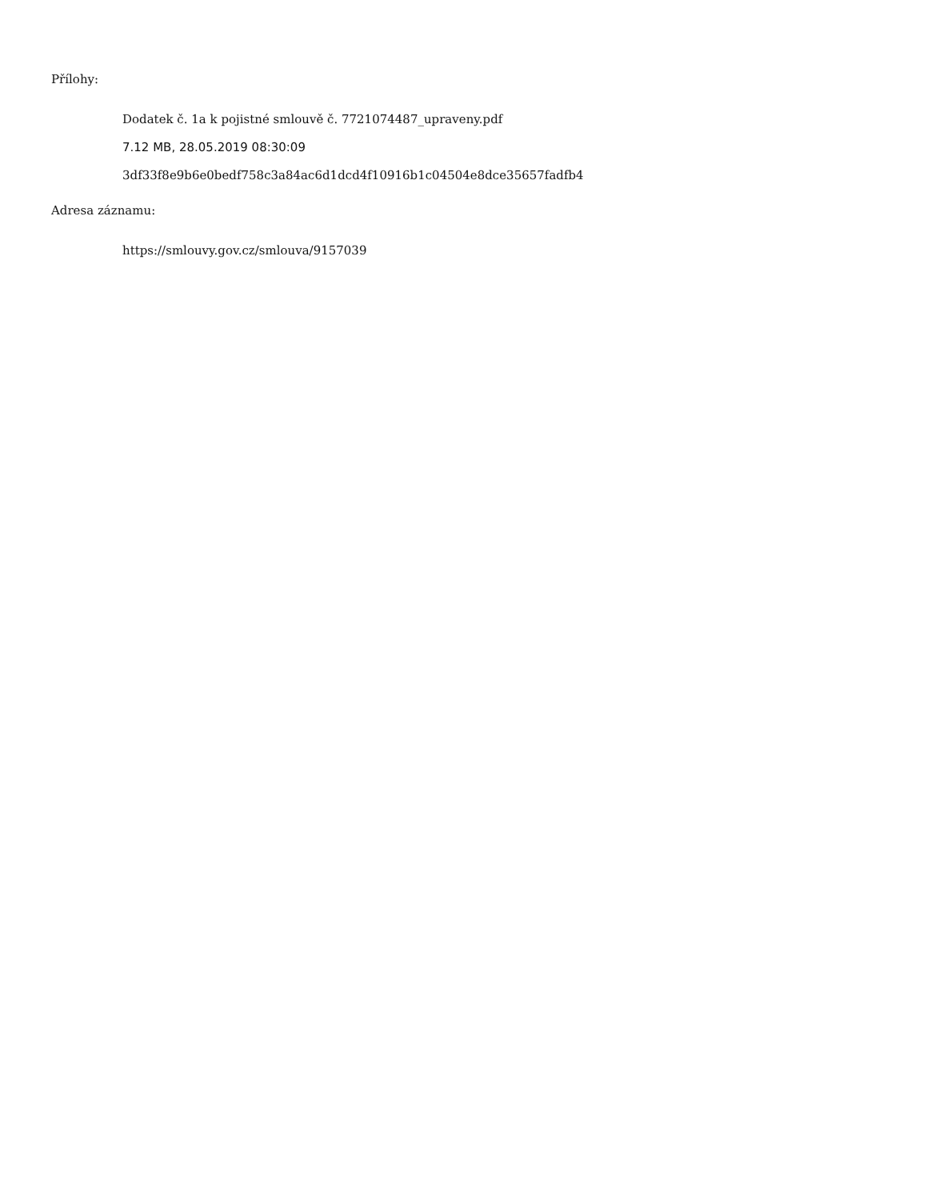Přílohy:
Dodatek č. 1a k pojistné smlouvě č. 7721074487_upraveny.pdf
7.12 MB, 28.05.2019 08:30:09
3df33f8e9b6e0bedf758c3a84ac6d1dcd4f10916b1c04504e8dce35657fadfb4
Adresa záznamu:
https://smlouvy.gov.cz/smlouva/9157039